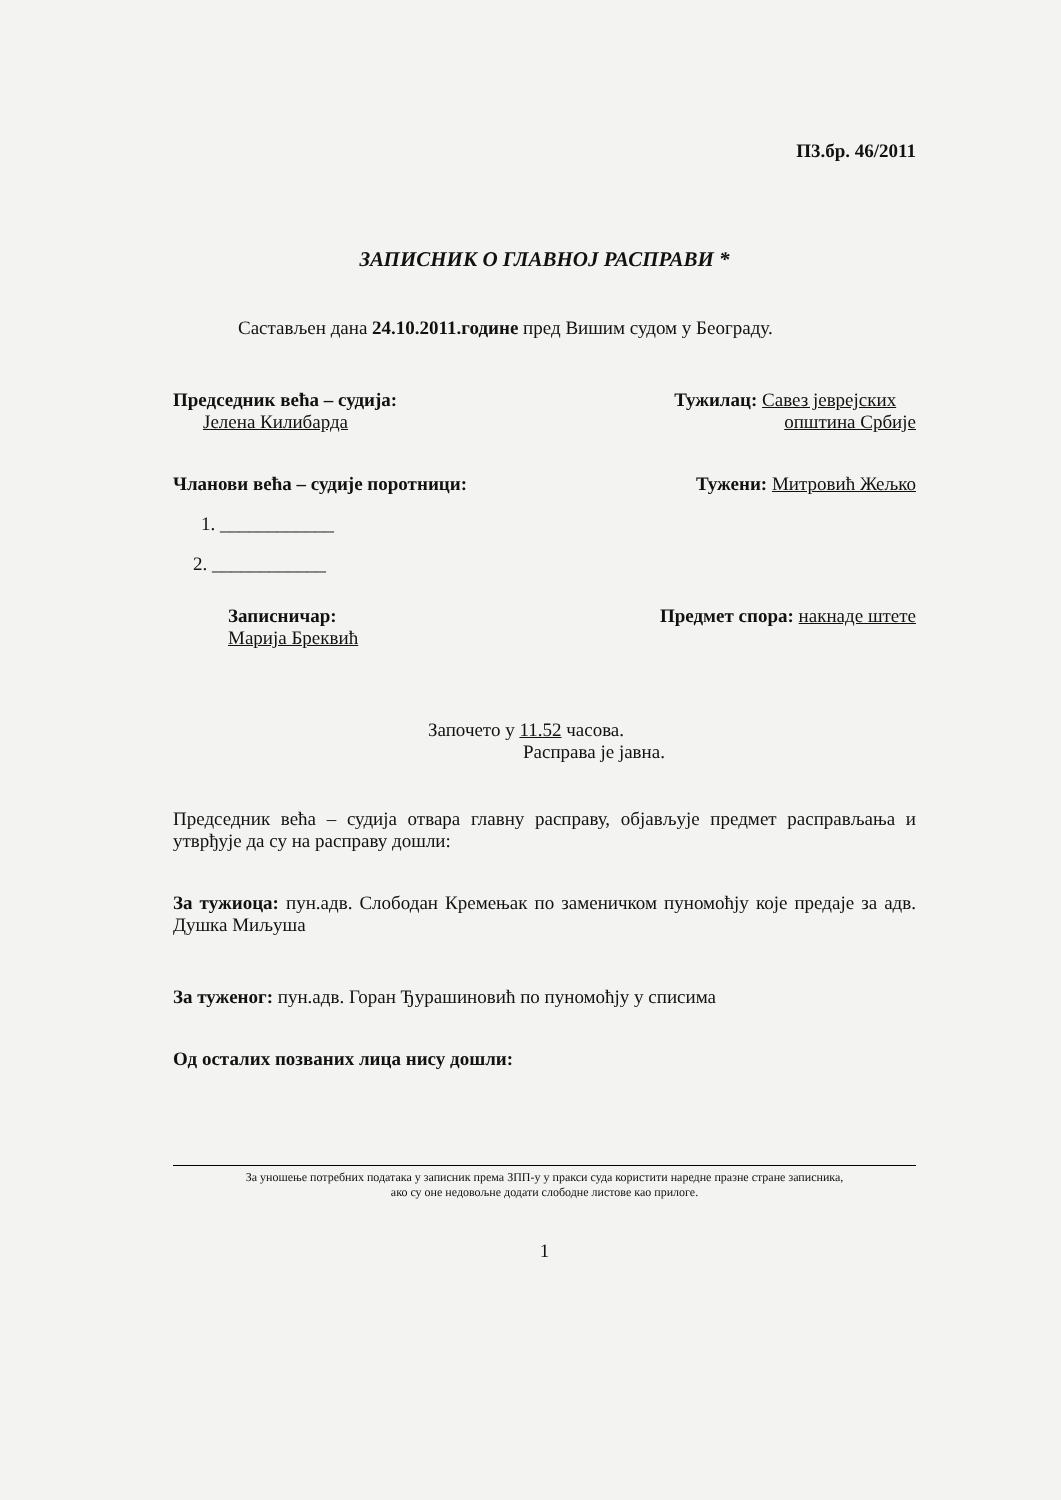П3.бр. 46/2011
ЗАПИСНИК О ГЛАВНОЈ РАСПРАВИ *
Састављен дана 24.10.2011.године пред Вишим судом у Београду.
Председник већа – судија:
Јелена Килибарда
Тужилац: Савез јеврејских
општина Србије
Чланови већа – судије поротници:
Тужени: Митровић Жељко
1. ____________
2. ____________
Записничар:
Марија Бреквић
Предмет спора: накнаде штете
Започето у 11.52 часова.
Расправа је јавна.
Председник већа – судија отвара главну расправу, објављује предмет расправљања и утврђује да су на расправу дошли:
За тужиоца: пун.адв. Слободан Кремењак по заменичком пуномоћју које предаје за адв. Душка Миљуша
За туженог: пун.адв. Горан Ђурашиновић по пуномоћју у списима
Од осталих позваних лица нису дошли:
За уношење потребних података у записник према ЗПП-у у пракси суда користити наредне празне стране записника,
ако су оне недовољне додати слободне листове као прилоге.
1